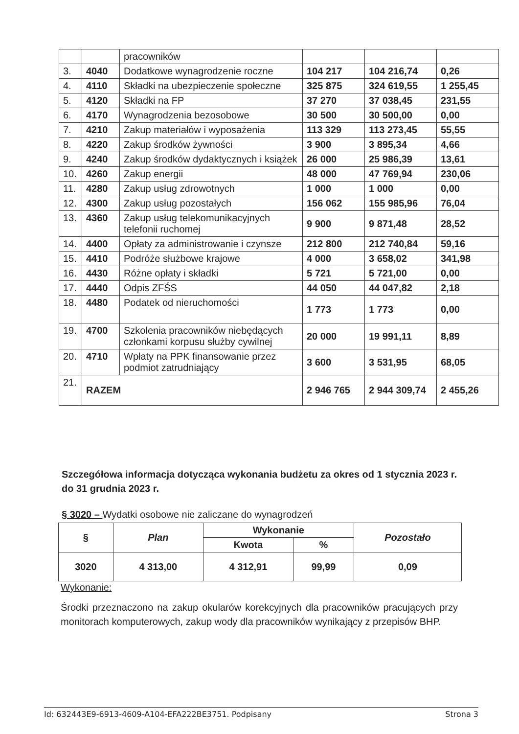| | | pracowników | | | |
| 3. | 4040 | Dodatkowe wynagrodzenie roczne | 104 217 | 104 216,74 | 0,26 |
| 4. | 4110 | Składki na ubezpieczenie społeczne | 325 875 | 324 619,55 | 1 255,45 |
| 5. | 4120 | Składki na FP | 37 270 | 37 038,45 | 231,55 |
| 6. | 4170 | Wynagrodzenia bezosobowe | 30 500 | 30 500,00 | 0,00 |
| 7. | 4210 | Zakup materiałów i wyposażenia | 113 329 | 113 273,45 | 55,55 |
| 8. | 4220 | Zakup środków żywności | 3 900 | 3 895,34 | 4,66 |
| 9. | 4240 | Zakup środków dydaktycznych i książek | 26 000 | 25 986,39 | 13,61 |
| 10. | 4260 | Zakup energii | 48 000 | 47 769,94 | 230,06 |
| 11. | 4280 | Zakup usług zdrowotnych | 1 000 | 1 000 | 0,00 |
| 12. | 4300 | Zakup usług pozostałych | 156 062 | 155 985,96 | 76,04 |
| 13. | 4360 | Zakup usług telekomunikacyjnych telefonii ruchomej | 9 900 | 9 871,48 | 28,52 |
| 14. | 4400 | Opłaty za administrowanie i czynsze | 212 800 | 212 740,84 | 59,16 |
| 15. | 4410 | Podróże służbowe krajowe | 4 000 | 3 658,02 | 341,98 |
| 16. | 4430 | Różne opłaty i składki | 5 721 | 5 721,00 | 0,00 |
| 17. | 4440 | Odpis ZFŚS | 44 050 | 44 047,82 | 2,18 |
| 18. | 4480 | Podatek od nieruchomości | 1 773 | 1 773 | 0,00 |
| 19. | 4700 | Szkolenia pracowników niebędących członkami korpusu służby cywilnej | 20 000 | 19 991,11 | 8,89 |
| 20. | 4710 | Wpłaty na PPK finansowanie przez podmiot zatrudniający | 3 600 | 3 531,95 | 68,05 |
| 21. | RAZEM | | 2 946 765 | 2 944 309,74 | 2 455,26 |
Szczegółowa informacja dotycząca wykonania budżetu za okres od 1 stycznia 2023 r. do 31 grudnia 2023 r.
§ 3020 – Wydatki osobowe nie zaliczane do wynagrodzeń
| § | Plan | Wykonanie | | Pozostało |
| --- | --- | --- | --- | --- |
| | | Kwota | % | |
| 3020 | 4 313,00 | 4 312,91 | 99,99 | 0,09 |
Wykonanie:
Środki przeznaczono na zakup okularów korekcyjnych dla pracowników pracujących przy monitorach komputerowych, zakup wody dla pracowników wynikający z przepisów BHP.
Id: 632443E9-6913-4609-A104-EFA222BE3751. Podpisany Strona 3